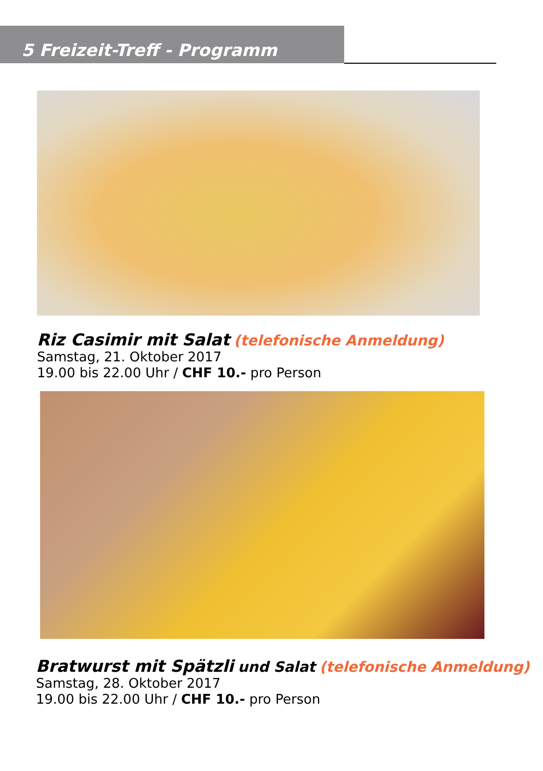5 Freizeit-Treff - Programm
Riz Casimir mit Salat (telefonische Anmeldung)
Samstag, 21. Oktober 2017
19.00 bis 22.00 Uhr / CHF 10.- pro Person
Bratwurst mit Spätzli und Salat (telefonische Anmeldung)
Samstag, 28. Oktober 2017
19.00 bis 22.00 Uhr / CHF 10.- pro Person